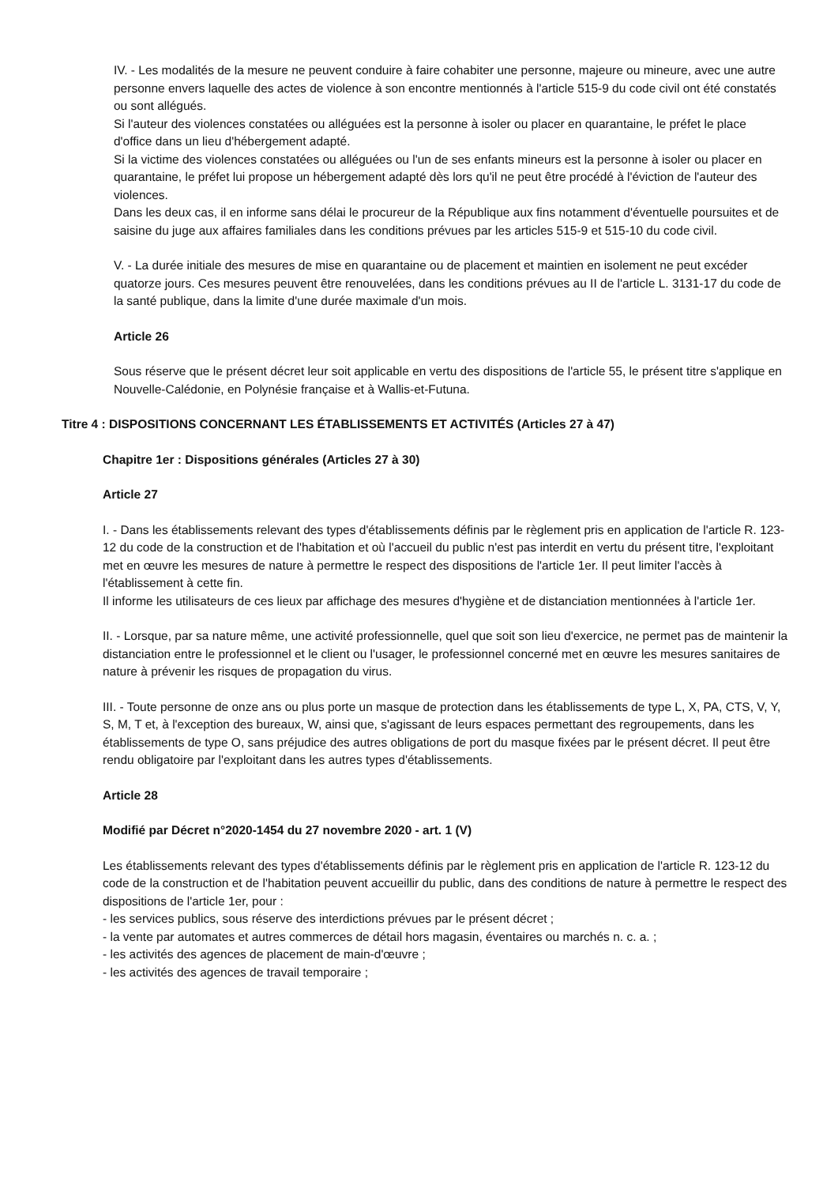IV. - Les modalités de la mesure ne peuvent conduire à faire cohabiter une personne, majeure ou mineure, avec une autre personne envers laquelle des actes de violence à son encontre mentionnés à l'article 515-9 du code civil ont été constatés ou sont allégués.
Si l'auteur des violences constatées ou alléguées est la personne à isoler ou placer en quarantaine, le préfet le place d'office dans un lieu d'hébergement adapté.
Si la victime des violences constatées ou alléguées ou l'un de ses enfants mineurs est la personne à isoler ou placer en quarantaine, le préfet lui propose un hébergement adapté dès lors qu'il ne peut être procédé à l'éviction de l'auteur des violences.
Dans les deux cas, il en informe sans délai le procureur de la République aux fins notamment d'éventuelle poursuites et de saisine du juge aux affaires familiales dans les conditions prévues par les articles 515-9 et 515-10 du code civil.
V. - La durée initiale des mesures de mise en quarantaine ou de placement et maintien en isolement ne peut excéder quatorze jours. Ces mesures peuvent être renouvelées, dans les conditions prévues au II de l'article L. 3131-17 du code de la santé publique, dans la limite d'une durée maximale d'un mois.
Article 26
Sous réserve que le présent décret leur soit applicable en vertu des dispositions de l'article 55, le présent titre s'applique en Nouvelle-Calédonie, en Polynésie française et à Wallis-et-Futuna.
Titre 4 : DISPOSITIONS CONCERNANT LES ÉTABLISSEMENTS ET ACTIVITÉS (Articles 27 à 47)
Chapitre 1er : Dispositions générales (Articles 27 à 30)
Article 27
I. - Dans les établissements relevant des types d'établissements définis par le règlement pris en application de l'article R. 123-12 du code de la construction et de l'habitation et où l'accueil du public n'est pas interdit en vertu du présent titre, l'exploitant met en œuvre les mesures de nature à permettre le respect des dispositions de l'article 1er. Il peut limiter l'accès à l'établissement à cette fin.
Il informe les utilisateurs de ces lieux par affichage des mesures d'hygiène et de distanciation mentionnées à l'article 1er.
II. - Lorsque, par sa nature même, une activité professionnelle, quel que soit son lieu d'exercice, ne permet pas de maintenir la distanciation entre le professionnel et le client ou l'usager, le professionnel concerné met en œuvre les mesures sanitaires de nature à prévenir les risques de propagation du virus.
III. - Toute personne de onze ans ou plus porte un masque de protection dans les établissements de type L, X, PA, CTS, V, Y, S, M, T et, à l'exception des bureaux, W, ainsi que, s'agissant de leurs espaces permettant des regroupements, dans les établissements de type O, sans préjudice des autres obligations de port du masque fixées par le présent décret. Il peut être rendu obligatoire par l'exploitant dans les autres types d'établissements.
Article 28
Modifié par Décret n°2020-1454 du 27 novembre 2020 - art. 1 (V)
Les établissements relevant des types d'établissements définis par le règlement pris en application de l'article R. 123-12 du code de la construction et de l'habitation peuvent accueillir du public, dans des conditions de nature à permettre le respect des dispositions de l'article 1er, pour :
- les services publics, sous réserve des interdictions prévues par le présent décret ;
- la vente par automates et autres commerces de détail hors magasin, éventaires ou marchés n. c. a. ;
- les activités des agences de placement de main-d'œuvre ;
- les activités des agences de travail temporaire ;